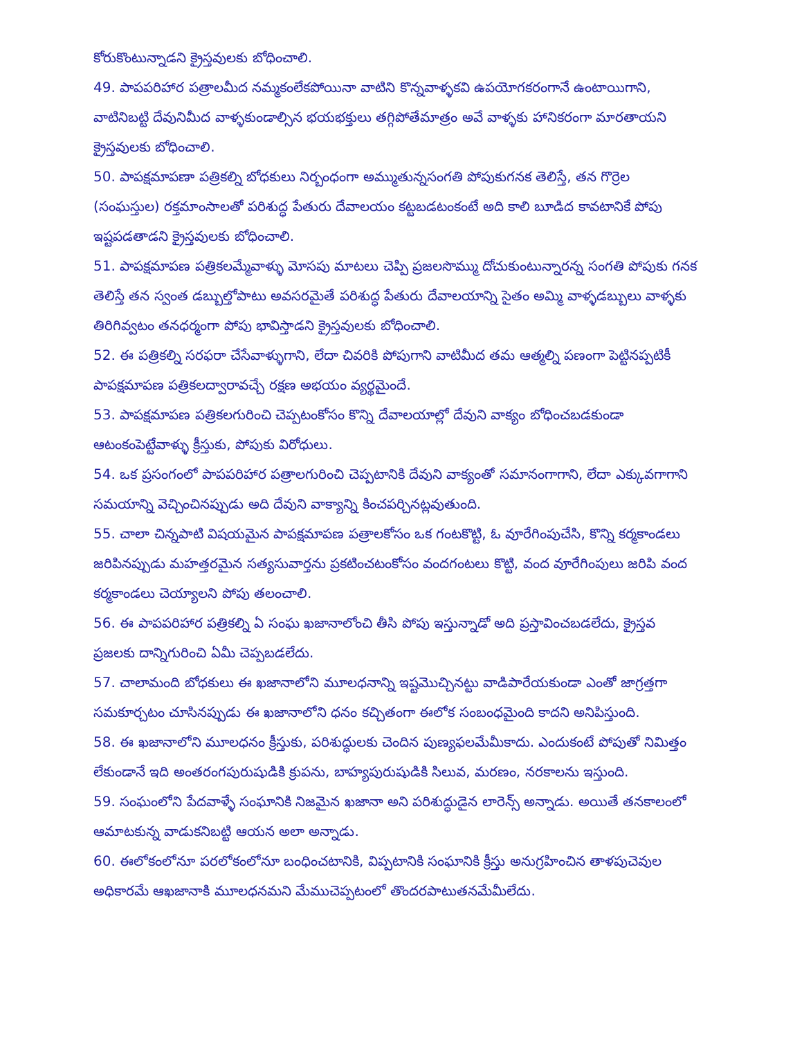కోరుకొంటున్నాడని క్రైస్తవులకు బోధించాలి.
49. పాపపరిహార పత్రాలమీద నమ్మకంలేకపోయినా వాటిని కొన్నవాళ్ళకవి ఉపయోగకరంగానే ఉంటాయిగాని, వాటినిబట్టి దేవునిమీద వాళ్ళకుండాల్సిన భయభక్తులు తగ్గిపోతేమాత్రం అవే వాళ్ళకు హానికరంగా మారతాయని క్రైస్తవులకు బోధించాలి.
50. పాపక్షమాపణా పత్రికల్ని బోధకులు నిర్బంధంగా అమ్ముతున్నసంగతి పోపుకుగనక తెలిస్తే, తన గొర్రెల (సంఘస్తుల) రక్తమాంసాలతో పరిశుద్ధ పేతురు దేవాలయం కట్టబడటంకంటే అది కాలి బూడిద కావటానికే పోపు ఇష్టపడతాడని క్రైస్తవులకు బోధించాలి.
51. పాపక్షమాపణ పత్రికలమ్మేవాళ్ళు మోసపు మాటలు చెప్పి ప్రజలసొమ్ము దోచుకుంటున్నారన్న సంగతి పోపుకు గనక తెలిస్తే తన స్వంత డబ్బుల్తోపాటు అవసరమైతే పరిశుద్ధ పేతురు దేవాలయాన్ని సైతం అమ్మి వాళ్ళడబ్బులు వాళ్ళకు తిరిగివ్వటం తనధర్మంగా పోపు భావిస్తాడని క్రైస్తవులకు బోధించాలి.
52. ఈ పత్రికల్ని సరఫరా చేసేవాళ్ళుగాని, లేదా చివరికి పోపుగాని వాటిమీద తమ ఆత్మల్ని పణంగా పెట్టినప్పటికీ పాపక్షమాపణ పత్రికలద్వారావచ్చే రక్షణ అభయం వ్యర్థమైందే.
53. పాపక్షమాపణ పత్రికలగురించి చెప్పటంకోసం కొన్ని దేవాలయాల్లో దేవుని వాక్యం బోధించబడకుండా ఆటంకంపెట్టేవాళ్ళు క్రీస్తుకు, పోపుకు విరోధులు.
54. ఒక ప్రసంగంలో పాపపరిహార పత్రాలగురించి చెప్పటానికి దేవుని వాక్యంతో సమానంగాగాని, లేదా ఎక్కువగాగాని సమయాన్ని వెచ్చించినప్పుడు అది దేవుని వాక్యాన్ని కించపర్చినట్లవుతుంది.
55. చాలా చిన్నపాటి విషయమైన పాపక్షమాపణ పత్రాలకోసం ఒక గంటకొట్టి, ఓ వూరేగింపుచేసి, కొన్ని కర్మకాండలు జరిపినప్పుడు మహత్తరమైన సత్యసువార్తను ప్రకటించటంకోసం వందగంటలు కొట్టి, వంద వూరేగింపులు జరిపి వంద కర్మకాండలు చెయ్యాలని పోపు తలంచాలి.
56. ఈ పాపపరిహార పత్రికల్ని ఏ సంఘ ఖజానాలోంచి తీసి పోపు ఇస్తున్నాడో అది ప్రస్తావించబడలేదు, క్రైస్తవ ప్రజలకు దాన్నిగురించి ఏమీ చెప్పబడలేదు.
57. చాలామంది బోధకులు ఈ ఖజానాలోని మూలధనాన్ని ఇష్టమొచ్చినట్టు వాడిపారేయకుండా ఎంతో జాగ్రత్తగా సమకూర్చటం చూసినప్పుడు ఈ ఖజానాలోని ధనం కచ్చితంగా ఈలోక సంబంధమైంది కాదని అనిపిస్తుంది.
58. ఈ ఖజానాలోని మూలధనం క్రీస్తుకు, పరిశుద్ధులకు చెందిన పుణ్యఫలమేమీకాదు. ఎందుకంటే పోపుతో నిమిత్తం లేకుండానే ఇది అంతరంగపురుషుడికి క్రుపను, బాహ్యపురుషుడికి సిలువ, మరణం, నరకాలను ఇస్తుంది.
59. సంఘంలోని పేదవాళ్ళే సంఘానికి నిజమైన ఖజానా అని పరిశుద్ధుడైన లారెన్స్ అన్నాడు. అయితే తనకాలంలో ఆమాటకున్న వాడుకనిబట్టి ఆయన అలా అన్నాడు.
60. ఈలోకంలోనూ పరలోకంలోనూ బంధించటానికి, విప్పటానికి సంఘానికి క్రీస్తు అనుగ్రహించిన తాళపుచెవుల అధికారమే ఆఖజానాకి మూలధనమని మేముచెప్పటంలో తొందరపాటుతనమేమీలేదు.